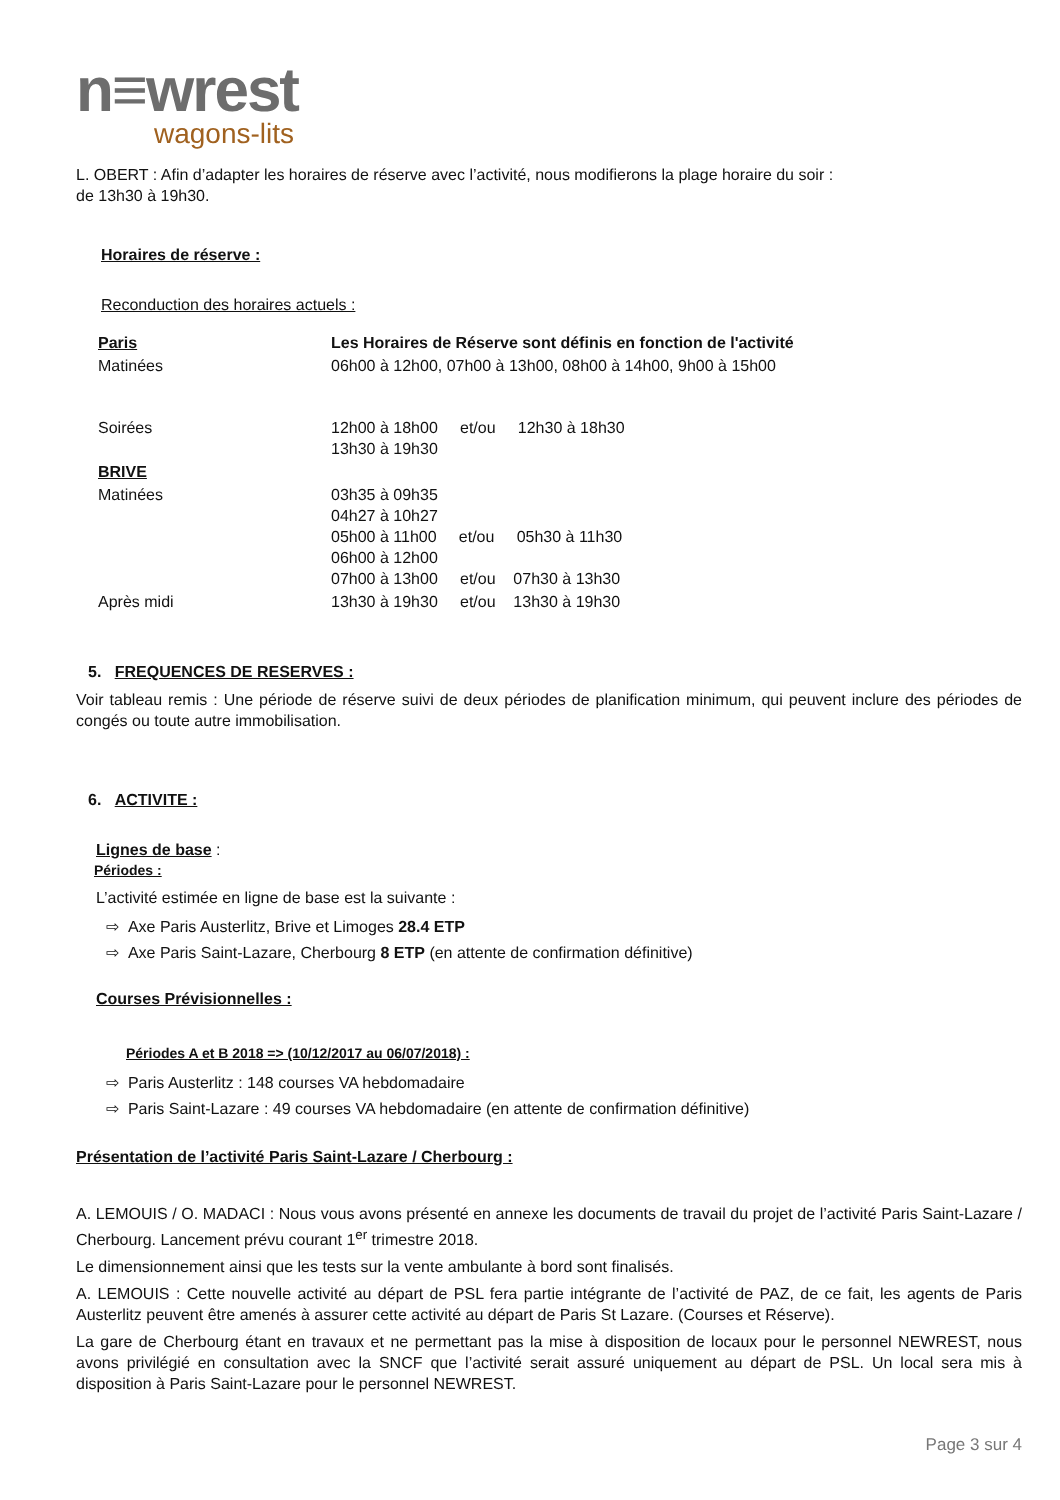n≡wrest
wagons-lits
L. OBERT : Afin d’adapter les horaires de réserve avec l’activité, nous modifierons la plage horaire du soir :
de 13h30 à 19h30.
Horaires de réserve :
Reconduction des horaires actuels :
| Paris | Les Horaires de Réserve sont définis en fonction de l'activité |
| Matinées | 06h00 à 12h00, 07h00 à 13h00, 08h00 à 14h00, 9h00 à 15h00 |
| Soirées | 12h00 à 18h00 et/ou 12h30 à 18h30 13h30 à 19h30 |
| BRIVE | |
| Matinées | 03h35 à 09h35 04h27 à 10h27 05h00 à 11h00 et/ou 05h30 à 11h30 06h00 à 12h00 07h00 à 13h00 et/ou 07h30 à 13h30 |
| Après midi | 13h30 à 19h30 et/ou 13h30 à 19h30 |
5. FREQUENCES DE RESERVES :
Voir tableau remis : Une période de réserve suivi de deux périodes de planification minimum, qui peuvent inclure des périodes de congés ou toute autre immobilisation.
6. ACTIVITE :
Lignes de base :
Périodes :
L’activité estimée en ligne de base est la suivante :
⇨ Axe Paris Austerlitz, Brive et Limoges 28.4 ETP
⇨ Axe Paris Saint-Lazare, Cherbourg 8 ETP (en attente de confirmation définitive)
Courses Prévisionnelles :
Périodes A et B 2018 => (10/12/2017 au 06/07/2018) :
⇨ Paris Austerlitz : 148 courses VA hebdomadaire
⇨ Paris Saint-Lazare : 49 courses VA hebdomadaire (en attente de confirmation définitive)
Présentation de l’activité Paris Saint-Lazare / Cherbourg :
A. LEMOUIS / O. MADACI : Nous vous avons présenté en annexe les documents de travail du projet de l’activité Paris Saint-Lazare / Cherbourg. Lancement prévu courant 1<sup>er</sup> trimestre 2018.
Le dimensionnement ainsi que les tests sur la vente ambulante à bord sont finalisés.
A. LEMOUIS : Cette nouvelle activité au départ de PSL fera partie intégrante de l’activité de PAZ, de ce fait, les agents de Paris Austerlitz peuvent être amenés à assurer cette activité au départ de Paris St Lazare. (Courses et Réserve).
La gare de Cherbourg étant en travaux et ne permettant pas la mise à disposition de locaux pour le personnel NEWREST, nous avons privilégié en consultation avec la SNCF que l’activité serait assuré uniquement au départ de PSL. Un local sera mis à disposition à Paris Saint-Lazare pour le personnel NEWREST.
Page 3 sur 4